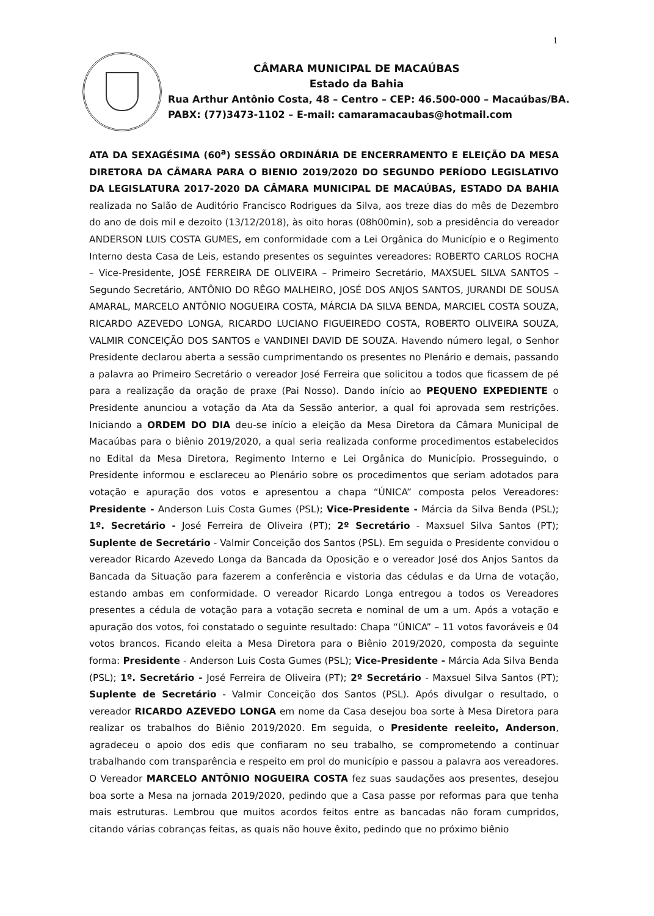1
CÂMARA MUNICIPAL DE MACAÚBAS
Estado da Bahia
Rua Arthur Antônio Costa, 48 – Centro – CEP: 46.500-000 – Macaúbas/BA.
PABX: (77)3473-1102 – E-mail: camaramacaubas@hotmail.com
ATA DA SEXAGÉSIMA (60<sup>a</sup>) SESSÃO ORDINÁRIA DE ENCERRAMENTO E ELEIÇÃO DA MESA DIRETORA DA CÂMARA PARA O BIENIO 2019/2020 DO SEGUNDO PERÍODO LEGISLATIVO DA LEGISLATURA 2017-2020 DA CÂMARA MUNICIPAL DE MACAÚBAS, ESTADO DA BAHIA realizada no Salão de Auditório Francisco Rodrigues da Silva, aos treze dias do mês de Dezembro do ano de dois mil e dezoito (13/12/2018), às oito horas (08h00min), sob a presidência do vereador ANDERSON LUIS COSTA GUMES, em conformidade com a Lei Orgânica do Município e o Regimento Interno desta Casa de Leis, estando presentes os seguintes vereadores: ROBERTO CARLOS ROCHA – Vice-Presidente, JOSÉ FERREIRA DE OLIVEIRA – Primeiro Secretário, MAXSUEL SILVA SANTOS – Segundo Secretário, ANTÔNIO DO RÊGO MALHEIRO, JOSÉ DOS ANJOS SANTOS, JURANDI DE SOUSA AMARAL, MARCELO ANTÔNIO NOGUEIRA COSTA, MÁRCIA DA SILVA BENDA, MARCIEL COSTA SOUZA, RICARDO AZEVEDO LONGA, RICARDO LUCIANO FIGUEIREDO COSTA, ROBERTO OLIVEIRA SOUZA, VALMIR CONCEIÇÃO DOS SANTOS e VANDINEI DAVID DE SOUZA. Havendo número legal, o Senhor Presidente declarou aberta a sessão cumprimentando os presentes no Plenário e demais, passando a palavra ao Primeiro Secretário o vereador José Ferreira que solicitou a todos que ficassem de pé para a realização da oração de praxe (Pai Nosso). Dando início ao PEQUENO EXPEDIENTE o Presidente anunciou a votação da Ata da Sessão anterior, a qual foi aprovada sem restrições. Iniciando a ORDEM DO DIA deu-se início a eleição da Mesa Diretora da Câmara Municipal de Macaúbas para o biênio 2019/2020, a qual seria realizada conforme procedimentos estabelecidos no Edital da Mesa Diretora, Regimento Interno e Lei Orgânica do Município. Prosseguindo, o Presidente informou e esclareceu ao Plenário sobre os procedimentos que seriam adotados para votação e apuração dos votos e apresentou a chapa “ÚNICA” composta pelos Vereadores: Presidente - Anderson Luis Costa Gumes (PSL); Vice-Presidente - Márcia da Silva Benda (PSL); 1º. Secretário - José Ferreira de Oliveira (PT); 2º Secretário - Maxsuel Silva Santos (PT); Suplente de Secretário - Valmir Conceição dos Santos (PSL). Em seguida o Presidente convidou o vereador Ricardo Azevedo Longa da Bancada da Oposição e o vereador José dos Anjos Santos da Bancada da Situação para fazerem a conferência e vistoria das cédulas e da Urna de votação, estando ambas em conformidade. O vereador Ricardo Longa entregou a todos os Vereadores presentes a cédula de votação para a votação secreta e nominal de um a um. Após a votação e apuração dos votos, foi constatado o seguinte resultado: Chapa “ÚNICA” – 11 votos favoráveis e 04 votos brancos. Ficando eleita a Mesa Diretora para o Biênio 2019/2020, composta da seguinte forma: Presidente - Anderson Luis Costa Gumes (PSL); Vice-Presidente - Márcia Ada Silva Benda (PSL); 1º. Secretário - José Ferreira de Oliveira (PT); 2º Secretário - Maxsuel Silva Santos (PT); Suplente de Secretário - Valmir Conceição dos Santos (PSL). Após divulgar o resultado, o vereador RICARDO AZEVEDO LONGA em nome da Casa desejou boa sorte à Mesa Diretora para realizar os trabalhos do Biênio 2019/2020. Em seguida, o Presidente reeleito, Anderson, agradeceu o apoio dos edis que confiaram no seu trabalho, se comprometendo a continuar trabalhando com transparência e respeito em prol do município e passou a palavra aos vereadores. O Vereador MARCELO ANTÔNIO NOGUEIRA COSTA fez suas saudações aos presentes, desejou boa sorte a Mesa na jornada 2019/2020, pedindo que a Casa passe por reformas para que tenha mais estruturas. Lembrou que muitos acordos feitos entre as bancadas não foram cumpridos, citando várias cobranças feitas, as quais não houve êxito, pedindo que no próximo biênio